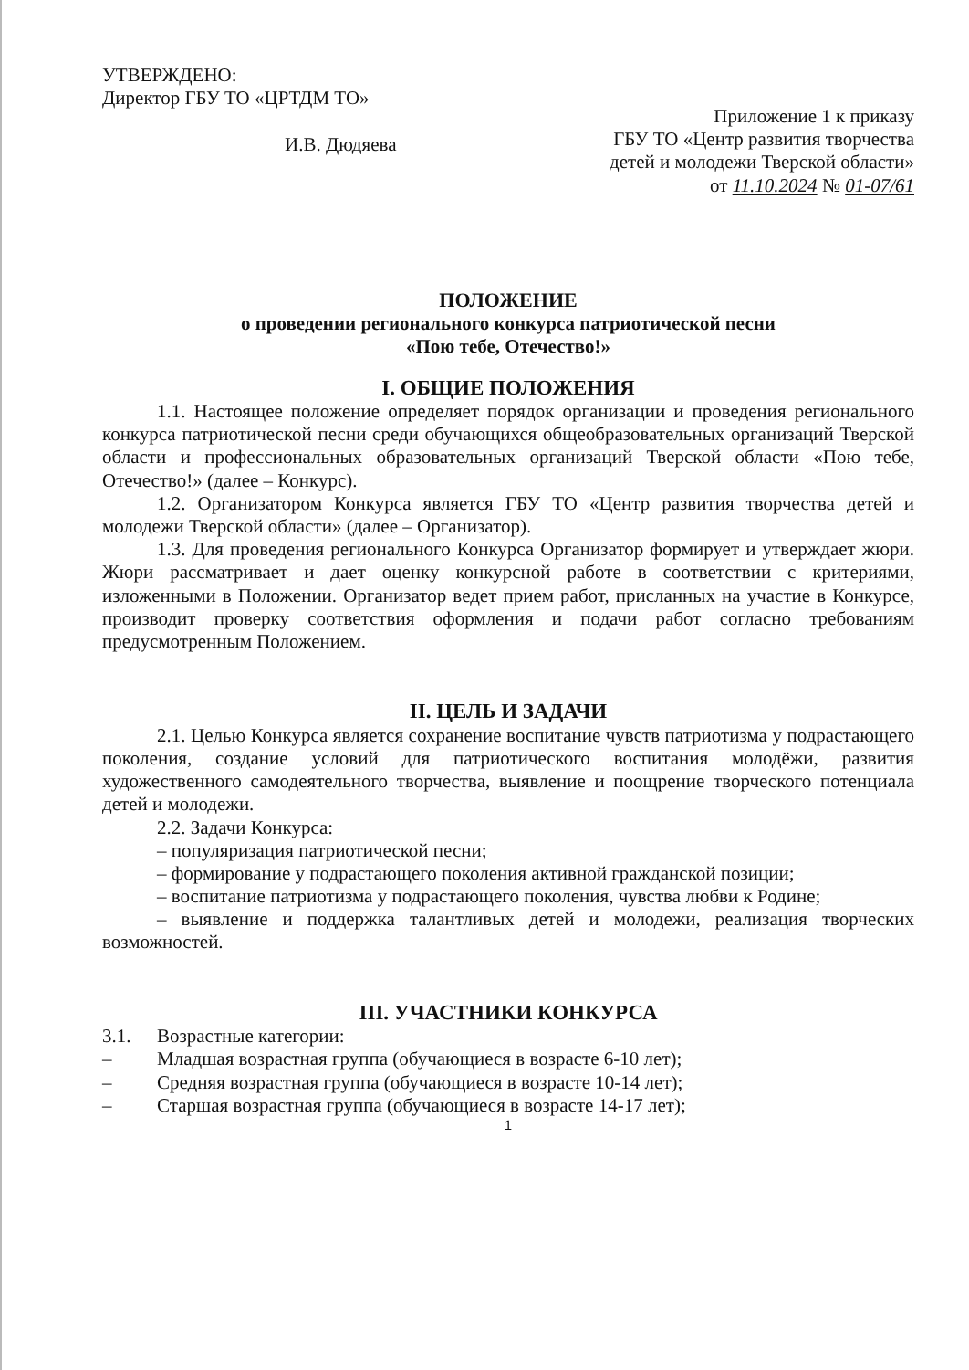УТВЕРЖДЕНО:
Директор ГБУ ТО «ЦРТДМ ТО»
И.В. Дюдяева
Приложение 1 к приказу
ГБУ ТО «Центр развития творчества
детей и молодежи Тверской области»
от 11.10.2024 № 01-07/61
ПОЛОЖЕНИЕ
о проведении регионального конкурса патриотической песни
«Пою тебе, Отечество!»
I. ОБЩИЕ ПОЛОЖЕНИЯ
1.1. Настоящее положение определяет порядок организации и проведения регионального конкурса патриотической песни среди обучающихся общеобразовательных организаций Тверской области и профессиональных образовательных организаций Тверской области «Пою тебе, Отечество!» (далее – Конкурс).
1.2. Организатором Конкурса является ГБУ ТО «Центр развития творчества детей и молодежи Тверской области» (далее – Организатор).
1.3. Для проведения регионального Конкурса Организатор формирует и утверждает жюри. Жюри рассматривает и дает оценку конкурсной работе в соответствии с критериями, изложенными в Положении. Организатор ведет прием работ, присланных на участие в Конкурсе, производит проверку соответствия оформления и подачи работ согласно требованиям предусмотренным Положением.
II. ЦЕЛЬ И ЗАДАЧИ
2.1. Целью Конкурса является сохранение воспитание чувств патриотизма у подрастающего поколения, создание условий для патриотического воспитания молодёжи, развития художественного самодеятельного творчества, выявление и поощрение творческого потенциала детей и молодежи.
2.2. Задачи Конкурса:
– популяризация патриотической песни;
– формирование у подрастающего поколения активной гражданской позиции;
– воспитание патриотизма у подрастающего поколения, чувства любви к Родине;
– выявление и поддержка талантливых детей и молодежи, реализация творческих возможностей.
III. УЧАСТНИКИ КОНКУРСА
3.1. Возрастные категории:
– Младшая возрастная группа (обучающиеся в возрасте 6-10 лет);
– Средняя возрастная группа (обучающиеся в возрасте 10-14 лет);
– Старшая возрастная группа (обучающиеся в возрасте 14-17 лет);
1